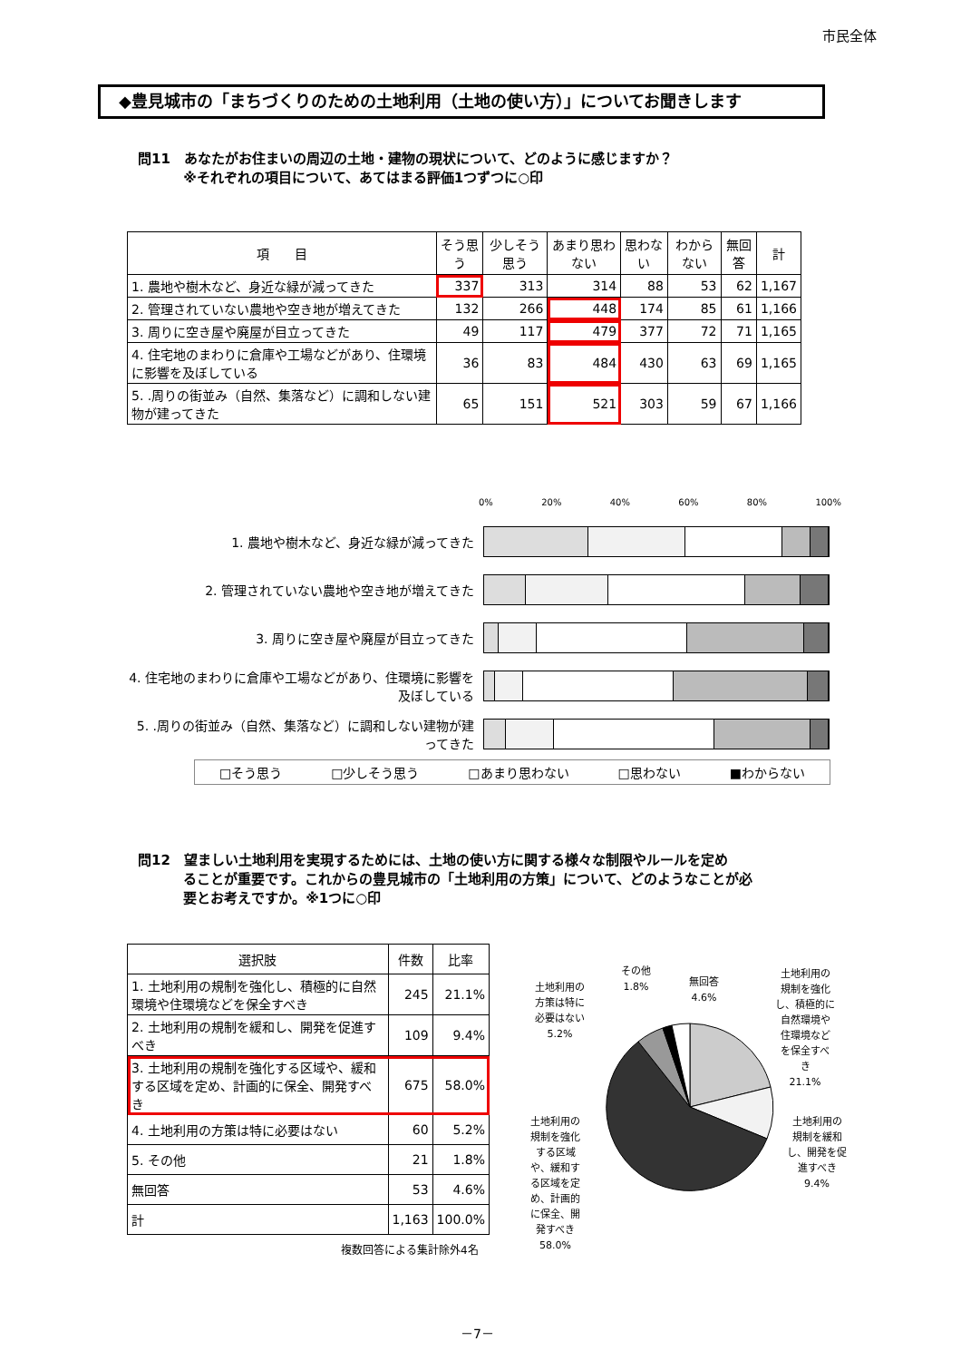市民全体
◆豊見城市の「まちづくりのための土地利用（土地の使い方）」についてお聞きします
問11　あなたがお住まいの周辺の土地・建物の現状について、どのように感じますか？
　　　 ※それぞれの項目について、あてはまる評価1つずつに○印
| 項 目 | そう思う | 少しそう思う | あまり思わない | 思わない | わからない | 無回答 | 計 |
| --- | --- | --- | --- | --- | --- | --- | --- |
| 1. 農地や樹木など、身近な緑が減ってきた | 337 | 313 | 314 | 88 | 53 | 62 | 1,167 |
| 2. 管理されていない農地や空き地が増えてきた | 132 | 266 | 448 | 174 | 85 | 61 | 1,166 |
| 3. 周りに空き屋や廃屋が目立ってきた | 49 | 117 | 479 | 377 | 72 | 71 | 1,165 |
| 4. 住宅地のまわりに倉庫や工場などがあり、住環境に影響を及ぼしている | 36 | 83 | 484 | 430 | 63 | 69 | 1,165 |
| 5. .周りの街並み（自然、集落など）に調和しない建物が建ってきた | 65 | 151 | 521 | 303 | 59 | 67 | 1,166 |
0% 20% 40% 60% 80% 100%
1. 農地や樹木など、身近な緑が減ってきた
2. 管理されていない農地や空き地が増えてきた
3. 周りに空き屋や廃屋が目立ってきた
4. 住宅地のまわりに倉庫や工場などがあり、住環境に影響を及ぼしている
5. .周りの街並み（自然、集落など）に調和しない建物が建ってきた
□そう思う □少しそう思う □あまり思わない □思わない ■わからない
問12　望ましい土地利用を実現するためには、土地の使い方に関する様々な制限やルールを定め
　　　 ることが重要です。これからの豊見城市の「土地利用の方策」について、どのようなことが必
　　　 要とお考えですか。※1つに○印
| 選択肢 | 件数 | 比率 |
| --- | --- | --- |
| 1. 土地利用の規制を強化し、積極的に自然環境や住環境などを保全すべき | 245 | 21.1% |
| 2. 土地利用の規制を緩和し、開発を促進すべき | 109 | 9.4% |
| 3. 土地利用の規制を強化する区域や、緩和する区域を定め、計画的に保全、開発すべき | 675 | 58.0% |
| 4. 土地利用の方策は特に必要はない | 60 | 5.2% |
| 5. その他 | 21 | 1.8% |
| 無回答 | 53 | 4.6% |
| 計 | 1,163 | 100.0% |
複数回答による集計除外4名
土地利用の
方策は特に
必要はない
5.2%
その他
1.8%
無回答
4.6%
土地利用の
規制を強化
し、積極的に
自然環境や
住環境など
を保全すべ
き
21.1%
土地利用の
規制を緩和
し、開発を促
進すべき
9.4%
土地利用の
規制を強化
する区域
や、緩和す
る区域を定
め、計画的
に保全、開
発すべき
58.0%
－7－